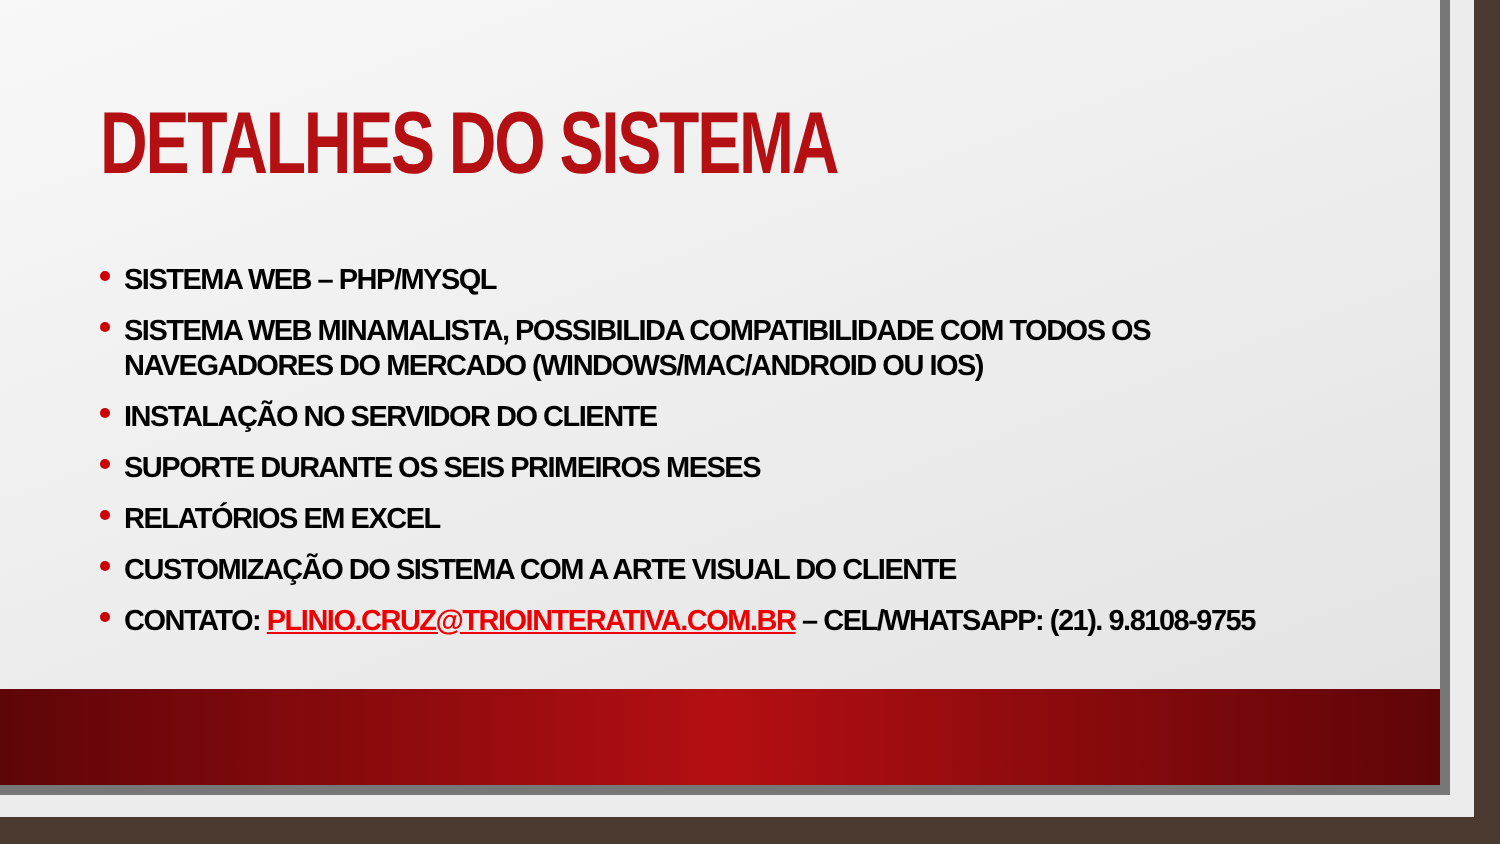DETALHES DO SISTEMA
SISTEMA WEB – PHP/MYSQL
SISTEMA WEB MINAMALISTA, POSSIBILIDA COMPATIBILIDADE COM TODOS OS NAVEGADORES DO MERCADO (WINDOWS/MAC/ANDROID OU IOS)
INSTALAÇÃO NO SERVIDOR DO CLIENTE
SUPORTE DURANTE OS SEIS PRIMEIROS MESES
RELATÓRIOS EM EXCEL
CUSTOMIZAÇÃO DO SISTEMA COM A ARTE VISUAL DO CLIENTE
CONTATO: PLINIO.CRUZ@TRIOINTERATIVA.COM.BR – CEL/WHATSAPP: (21). 9.8108-9755